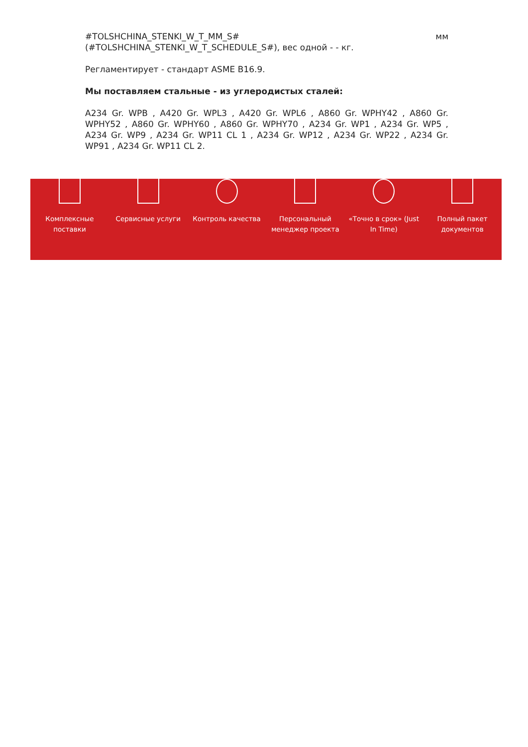#TOLSHCHINA_STENKI_W_T_MM_S# мм
(#TOLSHCHINA_STENKI_W_T_SCHEDULE_S#), вес одной - - кг.
Регламентирует - стандарт ASME B16.9.
Мы поставляем стальные - из углеродистых сталей:
A234 Gr. WPB , A420 Gr. WPL3 , A420 Gr. WPL6 , A860 Gr. WPHY42 , A860 Gr. WPHY52 , A860 Gr. WPHY60 , A860 Gr. WPHY70 , A234 Gr. WP1 , A234 Gr. WP5 , A234 Gr. WP9 , A234 Gr. WP11 CL 1 , A234 Gr. WP12 , A234 Gr. WP22 , A234 Gr. WP91 , A234 Gr. WP11 CL 2.
Комплексные
поставки
Сервисные услуги Контроль качества Персональный
менеджер проекта
«Точно в срок» (Just
In Time)
Полный пакет
документов